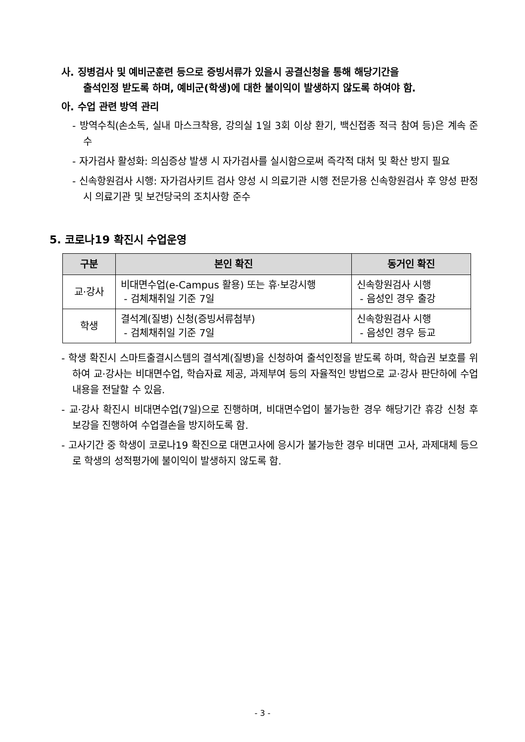사. 징병검사 및 예비군훈련 등으로 증빙서류가 있을시 공결신청을 통해 해당기간을
출석인정 받도록 하며, 예비군(학생)에 대한 불이익이 발생하지 않도록 하여야 함.
아. 수업 관련 방역 관리
- 방역수칙(손소독, 실내 마스크착용, 강의실 1일 3회 이상 환기, 백신접종 적극 참여 등)은 계속 준수
- 자가검사 활성화: 의심증상 발생 시 자가검사를 실시함으로써 즉각적 대처 및 확산 방지 필요
- 신속항원검사 시행: 자가검사키트 검사 양성 시 의료기관 시행 전문가용 신속항원검사 후 양성 판정시 의료기관 및 보건당국의 조치사항 준수
5. 코로나19 확진시 수업운영
| 구분 | 본인 확진 | 동거인 확진 |
| --- | --- | --- |
| 교·강사 | 비대면수업(e-Campus 활용) 또는 휴·보강시행 - 검체채취일 기준 7일 | 신속항원검사 시행 - 음성인 경우 출강 |
| 학생 | 결석계(질병) 신청(증빙서류첨부) - 검체채취일 기준 7일 | 신속항원검사 시행 - 음성인 경우 등교 |
- 학생 확진시 스마트출결시스템의 결석계(질병)을 신청하여 출석인정을 받도록 하며, 학습권 보호를 위하여 교·강사는 비대면수업, 학습자료 제공, 과제부여 등의 자율적인 방법으로 교·강사 판단하에 수업내용을 전달할 수 있음.
- 교·강사 확진시 비대면수업(7일)으로 진행하며, 비대면수업이 불가능한 경우 해당기간 휴강 신청 후 보강을 진행하여 수업결손을 방지하도록 함.
- 고사기간 중 학생이 코로나19 확진으로 대면고사에 응시가 불가능한 경우 비대면 고사, 과제대체 등으로 학생의 성적평가에 불이익이 발생하지 않도록 함.
- 3 -